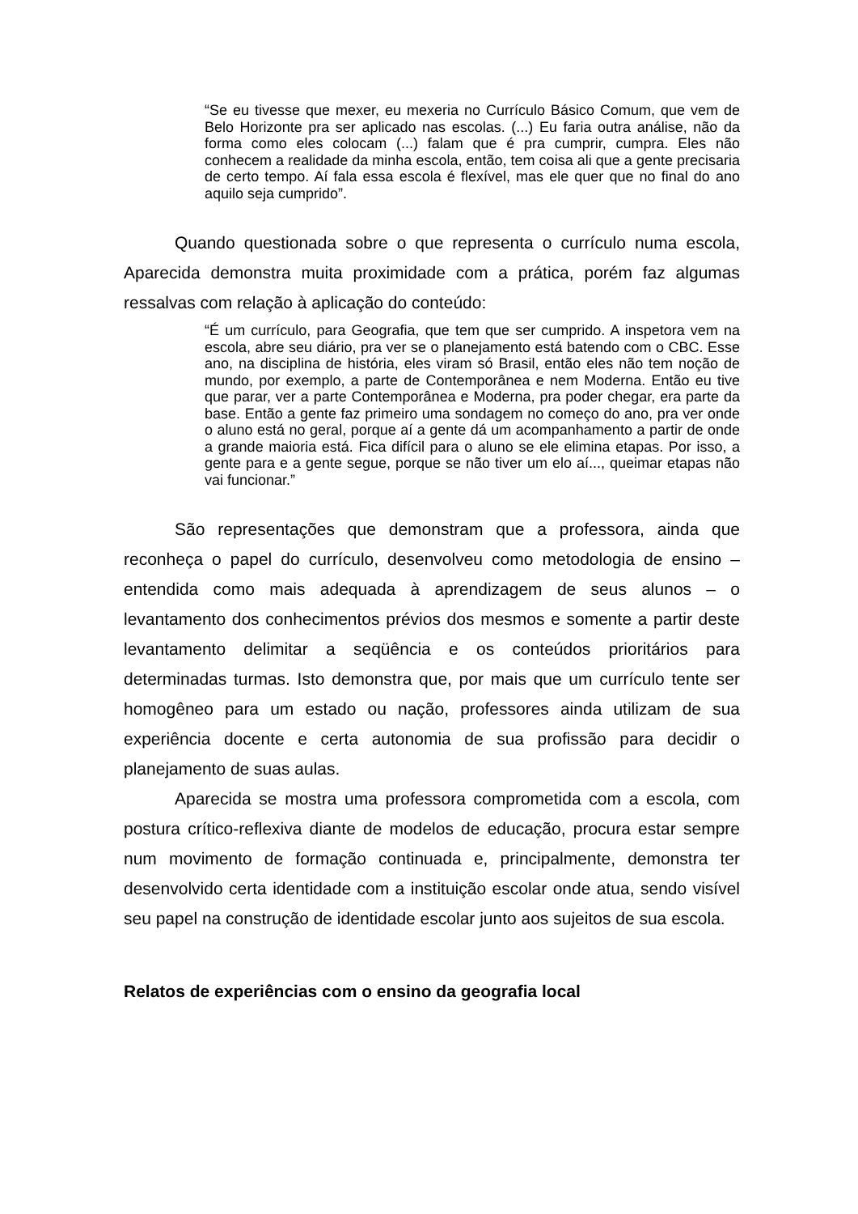“Se eu tivesse que mexer, eu mexeria no Currículo Básico Comum, que vem de Belo Horizonte pra ser aplicado nas escolas. (...) Eu faria outra análise, não da forma como eles colocam (...) falam que é pra cumprir, cumpra. Eles não conhecem a realidade da minha escola, então, tem coisa ali que a gente precisaria de certo tempo. Aí fala essa escola é flexível, mas ele quer que no final do ano aquilo seja cumprido”.
Quando questionada sobre o que representa o currículo numa escola, Aparecida demonstra muita proximidade com a prática, porém faz algumas ressalvas com relação à aplicação do conteúdo:
“É um currículo, para Geografia, que tem que ser cumprido. A inspetora vem na escola, abre seu diário, pra ver se o planejamento está batendo com o CBC. Esse ano, na disciplina de história, eles viram só Brasil, então eles não tem noção de mundo, por exemplo, a parte de Contemporânea e nem Moderna. Então eu tive que parar, ver a parte Contemporânea e Moderna, pra poder chegar, era parte da base. Então a gente faz primeiro uma sondagem no começo do ano, pra ver onde o aluno está no geral, porque aí a gente dá um acompanhamento a partir de onde a grande maioria está. Fica difícil para o aluno se ele elimina etapas. Por isso, a gente para e a gente segue, porque se não tiver um elo aí..., queimar etapas não vai funcionar.”
São representações que demonstram que a professora, ainda que reconheça o papel do currículo, desenvolveu como metodologia de ensino – entendida como mais adequada à aprendizagem de seus alunos – o levantamento dos conhecimentos prévios dos mesmos e somente a partir deste levantamento delimitar a seqüência e os conteúdos prioritários para determinadas turmas. Isto demonstra que, por mais que um currículo tente ser homogêneo para um estado ou nação, professores ainda utilizam de sua experiência docente e certa autonomia de sua profissão para decidir o planejamento de suas aulas.
Aparecida se mostra uma professora comprometida com a escola, com postura crítico-reflexiva diante de modelos de educação, procura estar sempre num movimento de formação continuada e, principalmente, demonstra ter desenvolvido certa identidade com a instituição escolar onde atua, sendo visível seu papel na construção de identidade escolar junto aos sujeitos de sua escola.
Relatos de experiências com o ensino da geografia local